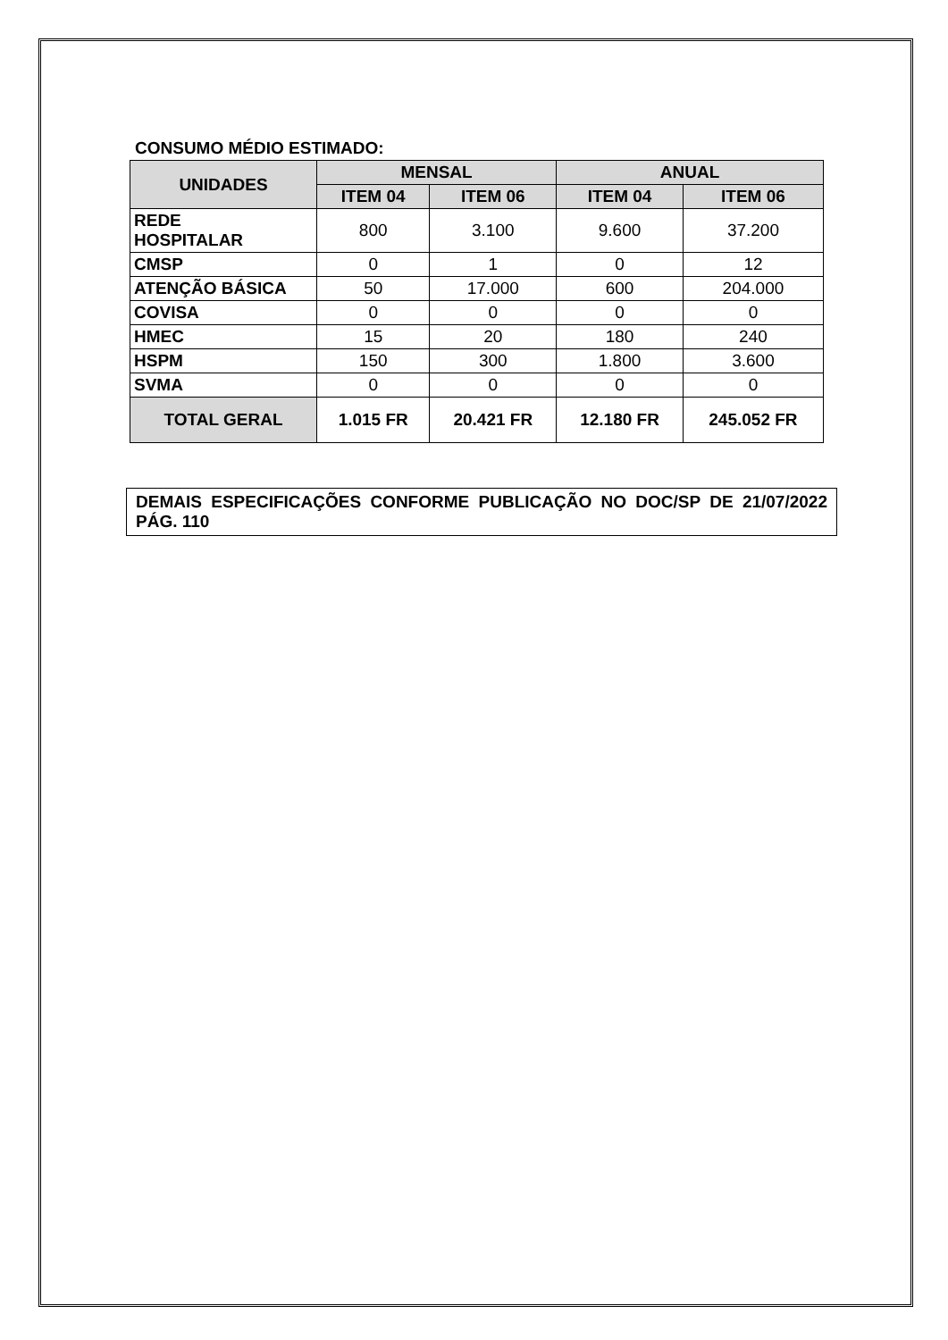CONSUMO MÉDIO ESTIMADO:
| UNIDADES | MENSAL | | ANUAL | |
| --- | --- | --- | --- | --- |
| | ITEM 04 | ITEM 06 | ITEM 04 | ITEM 06 |
| REDE HOSPITALAR | 800 | 3.100 | 9.600 | 37.200 |
| CMSP | 0 | 1 | 0 | 12 |
| ATENÇÃO BÁSICA | 50 | 17.000 | 600 | 204.000 |
| COVISA | 0 | 0 | 0 | 0 |
| HMEC | 15 | 20 | 180 | 240 |
| HSPM | 150 | 300 | 1.800 | 3.600 |
| SVMA | 0 | 0 | 0 | 0 |
| TOTAL GERAL | 1.015 FR | 20.421 FR | 12.180 FR | 245.052 FR |
DEMAIS ESPECIFICAÇÕES CONFORME PUBLICAÇÃO NO DOC/SP DE 21/07/2022 PÁG. 110